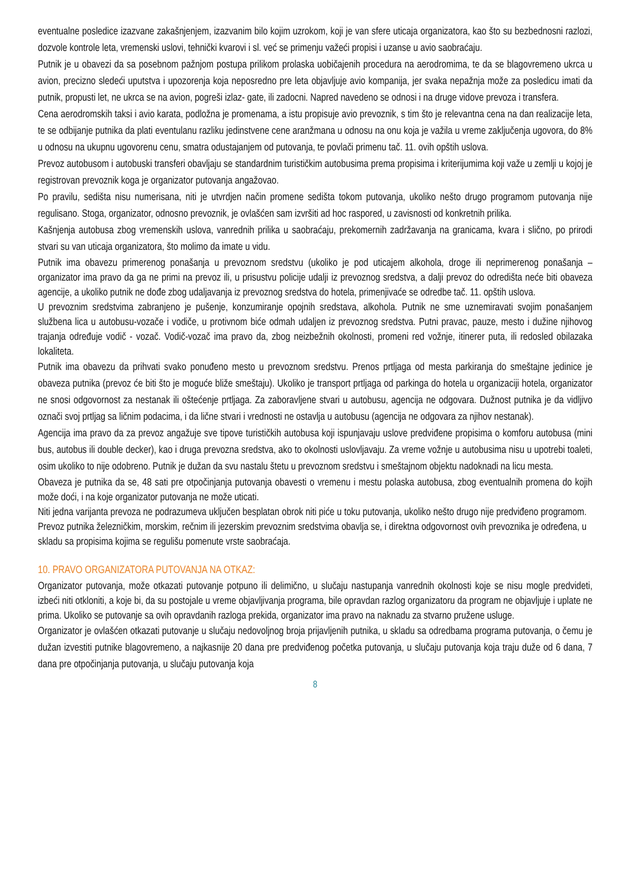eventualne posledice izazvane zakašnjenjem, izazvanim bilo kojim uzrokom, koji je van sfere uticaja organizatora, kao što su bezbednosni razlozi, dozvole kontrole leta, vremenski uslovi, tehnički kvarovi i sl. već se primenju važeći propisi i uzanse u avio saobraćaju.
Putnik je u obavezi da sa posebnom pažnjom postupa prilikom prolaska uobičajenih procedura na aerodromima, te da se blagovremeno ukrca u avion, precizno sledeći uputstva i upozorenja koja neposredno pre leta objavljuje avio kompanija, jer svaka nepažnja može za posledicu imati da putnik, propusti let, ne ukrca se na avion, pogreši izlaz- gate, ili zadocni. Napred navedeno se odnosi i na druge vidove prevoza i transfera.
Cena aerodromskih taksi i avio karata, podložna je promenama, a istu propisuje avio prevoznik, s tim što je relevantna cena na dan realizacije leta, te se odbijanje putnika da plati eventulanu razliku jedinstvene cene aranžmana u odnosu na onu koja je važila u vreme zaključenja ugovora, do 8% u odnosu na ukupnu ugovorenu cenu, smatra odustajanjem od putovanja, te povlači primenu tač. 11. ovih opštih uslova.
Prevoz autobusom i autobuski transferi obavljaju se standardnim turističkim autobusima prema propisima i kriterijumima koji važe u zemlji u kojoj je registrovan prevoznik koga je organizator putovanja angažovao.
Po pravilu, sedišta nisu numerisana, niti je utvrdjen način promene sedišta tokom putovanja, ukoliko nešto drugo programom putovanja nije regulisano. Stoga, organizator, odnosno prevoznik, je ovlašćen sam izvršiti ad hoc raspored, u zavisnosti od konkretnih prilika.
Kašnjenja autobusa zbog vremenskih uslova, vanrednih prilika u saobraćaju, prekomernih zadržavanja na granicama, kvara i slično, po prirodi stvari su van uticaja organizatora, što molimo da imate u vidu.
Putnik ima obavezu primerenog ponašanja u prevoznom sredstvu (ukoliko je pod uticajem alkohola, droge ili neprimerenog ponašanja – organizator ima pravo da ga ne primi na prevoz ili, u prisustvu policije udalji iz prevoznog sredstva, a dalji prevoz do odredišta neće biti obaveza agencije, a ukoliko putnik ne dođe zbog udaljavanja iz prevoznog sredstva do hotela, primenjivaće se odredbe tač. 11. opštih uslova.
U prevoznim sredstvima zabranjeno je pušenje, konzumiranje opojnih sredstava, alkohola. Putnik ne sme uznemiravati svojim ponašanjem službena lica u autobusu-vozače i vodiče, u protivnom biće odmah udaljen iz prevoznog sredstva. Putni pravac, pauze, mesto i dužine njihovog trajanja određuje vodič - vozač. Vodič-vozač ima pravo da, zbog neizbežnih okolnosti, promeni red vožnje, itinerer puta, ili redosled obilazaka lokaliteta.
Putnik ima obavezu da prihvati svako ponuđeno mesto u prevoznom sredstvu. Prenos prtljaga od mesta parkiranja do smeštajne jedinice je obaveza putnika (prevoz će biti što je moguće bliže smeštaju). Ukoliko je transport prtljaga od parkinga do hotela u organizaciji hotela, organizator ne snosi odgovornost za nestanak ili oštećenje prtljaga. Za zaboravljene stvari u autobusu, agencija ne odgovara. Dužnost putnika je da vidljivo označi svoj prtljag sa ličnim podacima, i da lične stvari i vrednosti ne ostavlja u autobusu (agencija ne odgovara za njihov nestanak).
Agencija ima pravo da za prevoz angažuje sve tipove turističkih autobusa koji ispunjavaju uslove predviđene propisima o komforu autobusa (mini bus, autobus ili double decker), kao i druga prevozna sredstva, ako to okolnosti uslovljavaju. Za vreme vožnje u autobusima nisu u upotrebi toaleti, osim ukoliko to nije odobreno. Putnik je dužan da svu nastalu štetu u prevoznom sredstvu i smeštajnom objektu nadoknadi na licu mesta.
Obaveza je putnika da se, 48 sati pre otpočinjanja putovanja obavesti o vremenu i mestu polaska autobusa, zbog eventualnih promena do kojih može doći, i na koje organizator putovanja ne može uticati.
Niti jedna varijanta prevoza ne podrazumeva uključen besplatan obrok niti piće u toku putovanja, ukoliko nešto drugo nije predviđeno programom. Prevoz putnika železničkim, morskim, rečnim ili jezerskim prevoznim sredstvima obavlja se, i direktna odgovornost ovih prevoznika je određena, u skladu sa propisima kojima se regulišu pomenute vrste saobraćaja.
10. PRAVO ORGANIZATORA PUTOVANJA NA OTKAZ:
Organizator putovanja, može otkazati putovanje potpuno ili delimično, u slučaju nastupanja vanrednih okolnosti koje se nisu mogle predvideti, izbeći niti otkloniti, a koje bi, da su postojale u vreme objavljivanja programa, bile opravdan razlog organizatoru da program ne objavljuje i uplate ne prima. Ukoliko se putovanje sa ovih opravdanih razloga prekida, organizator ima pravo na naknadu za stvarno pružene usluge.
Organizator je ovlašćen otkazati putovanje u slučaju nedovoljnog broja prijavljenih putnika, u skladu sa odredbama programa putovanja, o čemu je dužan izvestiti putnike blagovremeno, a najkasnije 20 dana pre predviđenog početka putovanja, u slučaju putovanja koja traju duže od 6 dana, 7 dana pre otpočinjanja putovanja, u slučaju putovanja koja
8